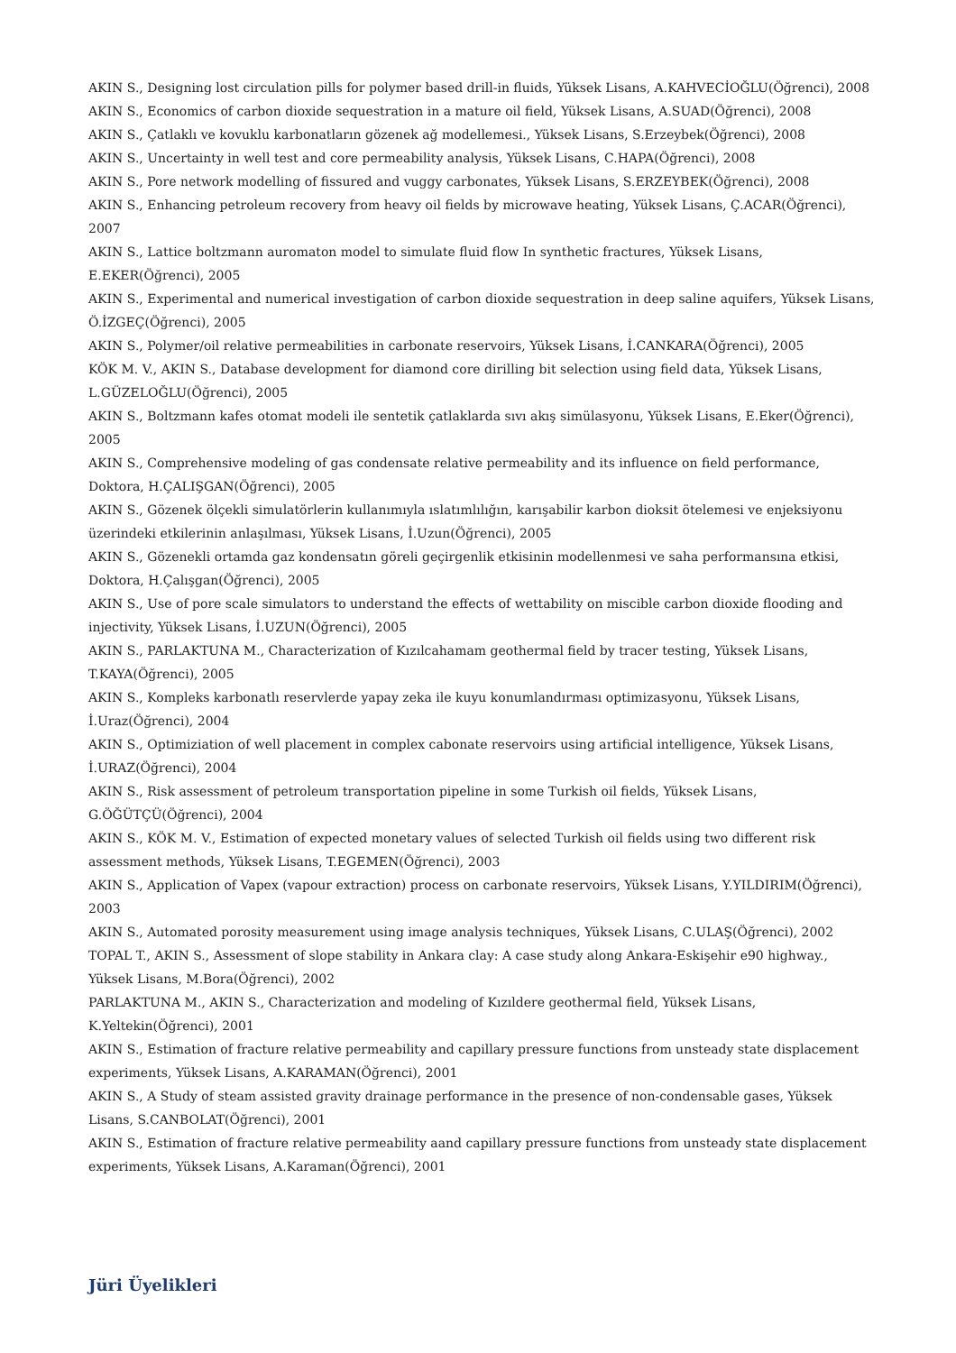AKIN S., Designing lost circulation pills for polymer based drill-in fluids, Yüksek Lisans, A.KAHVECİOĞLU(Öğrenci), 2008
AKIN S., Economics of carbon dioxide sequestration in a mature oil field, Yüksek Lisans, A.SUAD(Öğrenci), 2008
AKIN S., Çatlaklı ve kovuklu karbonatların gözenek ağ modellemesi., Yüksek Lisans, S.Erzeybek(Öğrenci), 2008
AKIN S., Uncertainty in well test and core permeability analysis, Yüksek Lisans, C.HAPA(Öğrenci), 2008
AKIN S., Pore network modelling of fissured and vuggy carbonates, Yüksek Lisans, S.ERZEYBEK(Öğrenci), 2008
AKIN S., Enhancing petroleum recovery from heavy oil fields by microwave heating, Yüksek Lisans, Ç.ACAR(Öğrenci), 2007
AKIN S., Lattice boltzmann auromaton model to simulate fluid flow In synthetic fractures, Yüksek Lisans, E.EKER(Öğrenci), 2005
AKIN S., Experimental and numerical investigation of carbon dioxide sequestration in deep saline aquifers, Yüksek Lisans, Ö.İZGEÇ(Öğrenci), 2005
AKIN S., Polymer/oil relative permeabilities in carbonate reservoirs, Yüksek Lisans, İ.CANKARA(Öğrenci), 2005
KÖK M. V., AKIN S., Database development for diamond core dirilling bit selection using field data, Yüksek Lisans, L.GÜZELOĞLU(Öğrenci), 2005
AKIN S., Boltzmann kafes otomat modeli ile sentetik çatlaklarda sıvı akış simülasyonu, Yüksek Lisans, E.Eker(Öğrenci), 2005
AKIN S., Comprehensive modeling of gas condensate relative permeability and its influence on field performance, Doktora, H.ÇALIŞGAN(Öğrenci), 2005
AKIN S., Gözenek ölçekli simulatörlerin kullanımıyla ıslatımlılığın, karışabilir karbon dioksit ötelemesi ve enjeksiyonu üzerindeki etkilerinin anlaşılması, Yüksek Lisans, İ.Uzun(Öğrenci), 2005
AKIN S., Gözenekli ortamda gaz kondensatın göreli geçirgenlik etkisinin modellenmesi ve saha performansına etkisi, Doktora, H.Çalışgan(Öğrenci), 2005
AKIN S., Use of pore scale simulators to understand the effects of wettability on miscible carbon dioxide flooding and injectivity, Yüksek Lisans, İ.UZUN(Öğrenci), 2005
AKIN S., PARLAKTUNA M., Characterization of Kızılcahamam geothermal field by tracer testing, Yüksek Lisans, T.KAYA(Öğrenci), 2005
AKIN S., Kompleks karbonatlı reservlerde yapay zeka ile kuyu konumlandırması optimizasyonu, Yüksek Lisans, İ.Uraz(Öğrenci), 2004
AKIN S., Optimiziation of well placement in complex cabonate reservoirs using artificial intelligence, Yüksek Lisans, İ.URAZ(Öğrenci), 2004
AKIN S., Risk assessment of petroleum transportation pipeline in some Turkish oil fields, Yüksek Lisans, G.ÖĞÜTÇÜ(Öğrenci), 2004
AKIN S., KÖK M. V., Estimation of expected monetary values of selected Turkish oil fields using two different risk assessment methods, Yüksek Lisans, T.EGEMEN(Öğrenci), 2003
AKIN S., Application of Vapex (vapour extraction) process on carbonate reservoirs, Yüksek Lisans, Y.YILDIRIM(Öğrenci), 2003
AKIN S., Automated porosity measurement using image analysis techniques, Yüksek Lisans, C.ULAŞ(Öğrenci), 2002
TOPAL T., AKIN S., Assessment of slope stability in Ankara clay: A case study along Ankara-Eskişehir e90 highway., Yüksek Lisans, M.Bora(Öğrenci), 2002
PARLAKTUNA M., AKIN S., Characterization and modeling of Kızıldere geothermal field, Yüksek Lisans, K.Yeltekin(Öğrenci), 2001
AKIN S., Estimation of fracture relative permeability and capillary pressure functions from unsteady state displacement experiments, Yüksek Lisans, A.KARAMAN(Öğrenci), 2001
AKIN S., A Study of steam assisted gravity drainage performance in the presence of non-condensable gases, Yüksek Lisans, S.CANBOLAT(Öğrenci), 2001
AKIN S., Estimation of fracture relative permeability aand capillary pressure functions from unsteady state displacement experiments, Yüksek Lisans, A.Karaman(Öğrenci), 2001
Jüri Üyelikleri